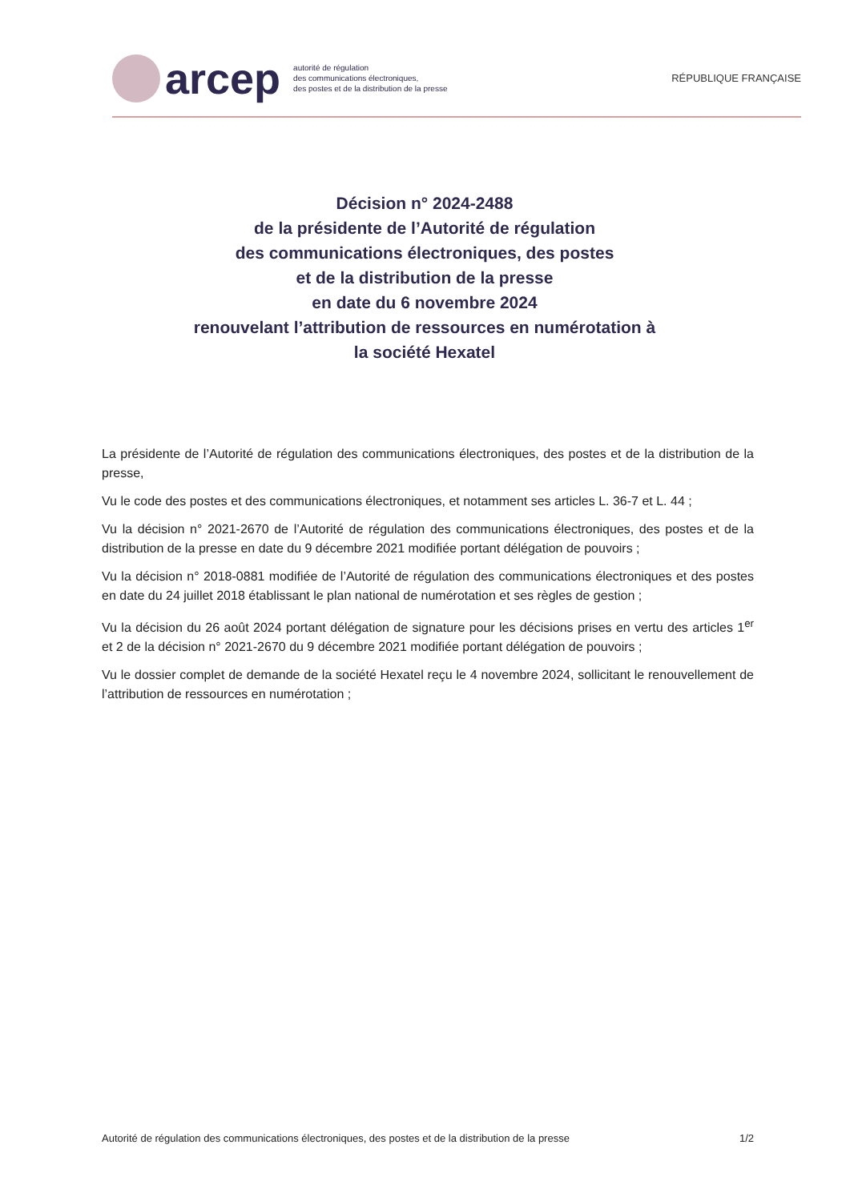arcep
autorité de régulation
des communications électroniques,
des postes et de la distribution de la presse
RÉPUBLIQUE FRANÇAISE
Décision n° 2024-2488
de la présidente de l’Autorité de régulation
des communications électroniques, des postes
et de la distribution de la presse
en date du 6 novembre 2024
renouvelant l’attribution de ressources en numérotation à
la société Hexatel
La présidente de l’Autorité de régulation des communications électroniques, des postes et de la distribution de la presse,
Vu le code des postes et des communications électroniques, et notamment ses articles L. 36-7 et L. 44 ;
Vu la décision n° 2021-2670 de l’Autorité de régulation des communications électroniques, des postes et de la distribution de la presse en date du 9 décembre 2021 modifiée portant délégation de pouvoirs ;
Vu la décision n° 2018-0881 modifiée de l’Autorité de régulation des communications électroniques et des postes en date du 24 juillet 2018 établissant le plan national de numérotation et ses règles de gestion ;
Vu la décision du 26 août 2024 portant délégation de signature pour les décisions prises en vertu des articles 1<sup>er</sup> et 2 de la décision n° 2021-2670 du 9 décembre 2021 modifiée portant délégation de pouvoirs ;
Vu le dossier complet de demande de la société Hexatel reçu le 4 novembre 2024, sollicitant le renouvellement de l’attribution de ressources en numérotation ;
Autorité de régulation des communications électroniques, des postes et de la distribution de la presse 1/2